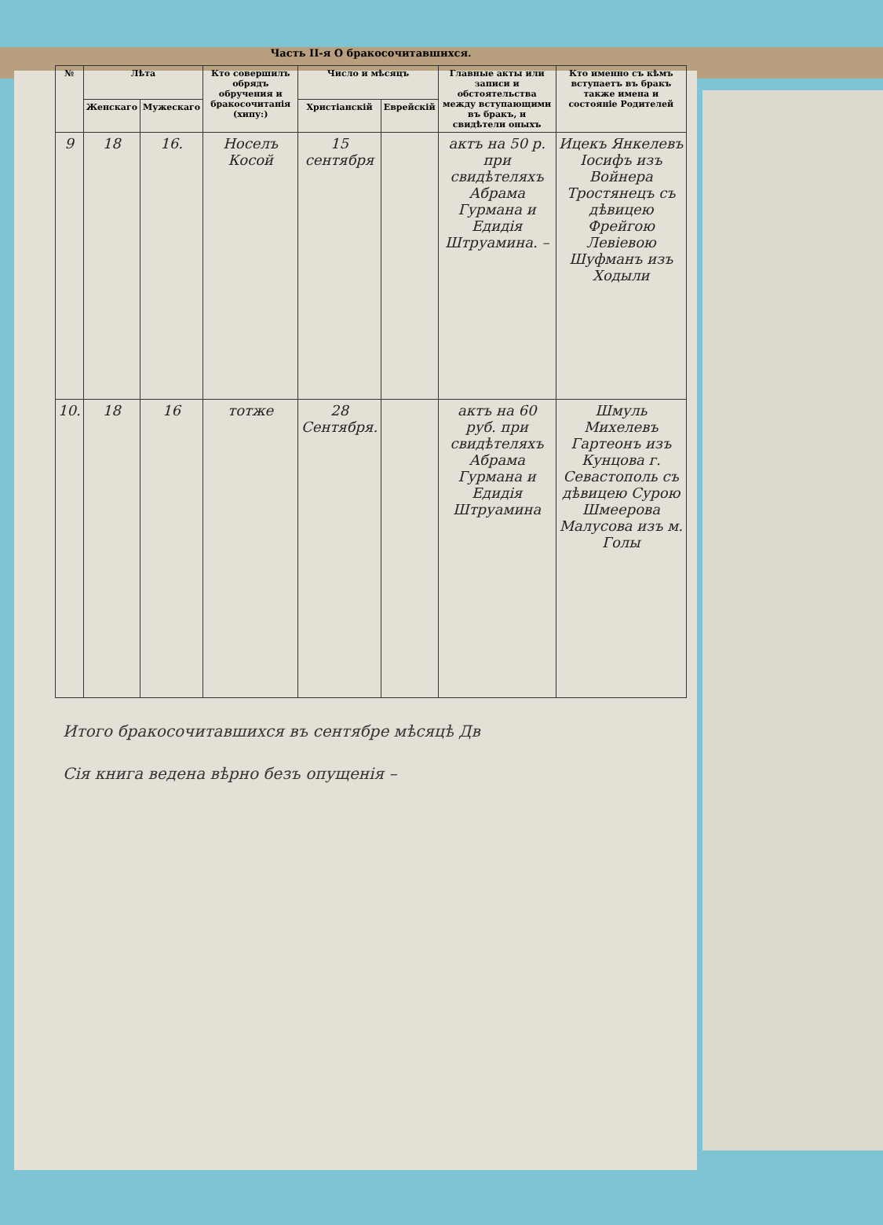Часть II-я О бракосочитавшихся.
| № | Лѣта | | Кто совершилъ обрядъ обручения и бракосочитанія (хипу:) | Число и мѣсяцъ | | Главные акты или записи и обстоятельства между вступающими въ бракъ, и свидѣтели оныхъ | Кто именно съ кѣмъ вступаетъ въ бракъ также имена и состояніе Родителей |
| --- | --- | --- | --- | --- | --- | --- | --- |
| | Женскаго | Мужескаго | | Христіанскій | Еврейскій | | |
| 9 | 18 | 16. | Носелъ Косой | 15 сентября | | актъ на 50 р. при свидѣтеляхъ Абрама Гурмана и Едидія Штруамина. – | Ицекъ Янкелевъ Іосифъ изъ Войнера Тростянецъ съ дѣвицею Фрейгою Левіевою Шуфманъ изъ Ходыли |
| 10. | 18 | 16 | тотже | 28 Сентября. | | актъ на 60 руб. при свидѣтеляхъ Абрама Гурмана и Едидія Штруамина | Шмуль Михелевъ Гартеонъ изъ Кунцова г. Севастополь съ дѣвицею Сурою Шмеерова Малусова изъ м. Голы |
Итого бракосочитавшихся въ сентябре мѣсяцѣ Дв
Сія книга ведена вѣрно безъ опущенія –